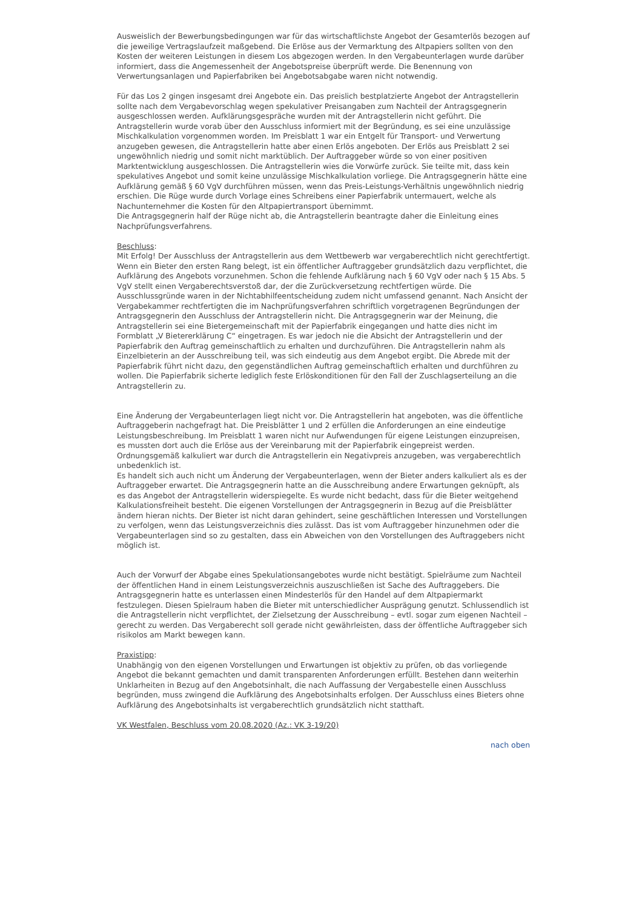Ausweislich der Bewerbungsbedingungen war für das wirtschaftlichste Angebot der Gesamterlös bezogen auf die jeweilige Vertragslaufzeit maßgebend. Die Erlöse aus der Vermarktung des Altpapiers sollten von den Kosten der weiteren Leistungen in diesem Los abgezogen werden. In den Vergabeunterlagen wurde darüber informiert, dass die Angemessenheit der Angebotspreise überprüft werde. Die Benennung von Verwertungsanlagen und Papierfabriken bei Angebotsabgabe waren nicht notwendig.
Für das Los 2 gingen insgesamt drei Angebote ein. Das preislich bestplatzierte Angebot der Antragstellerin sollte nach dem Vergabevorschlag wegen spekulativer Preisangaben zum Nachteil der Antragsgegnerin ausgeschlossen werden. Aufklärungsgespräche wurden mit der Antragstellerin nicht geführt. Die Antragstellerin wurde vorab über den Ausschluss informiert mit der Begründung, es sei eine unzulässige Mischkalkulation vorgenommen worden. Im Preisblatt 1 war ein Entgelt für Transport- und Verwertung anzugeben gewesen, die Antragstellerin hatte aber einen Erlös angeboten. Der Erlös aus Preisblatt 2 sei ungewöhnlich niedrig und somit nicht marktüblich. Der Auftraggeber würde so von einer positiven Marktentwicklung ausgeschlossen. Die Antragstellerin wies die Vorwürfe zurück. Sie teilte mit, dass kein spekulatives Angebot und somit keine unzulässige Mischkalkulation vorliege. Die Antragsgegnerin hätte eine Aufklärung gemäß § 60 VgV durchführen müssen, wenn das Preis-Leistungs-Verhältnis ungewöhnlich niedrig erschien. Die Rüge wurde durch Vorlage eines Schreibens einer Papierfabrik untermauert, welche als Nachunternehmer die Kosten für den Altpapiertransport übernimmt.
Die Antragsgegnerin half der Rüge nicht ab, die Antragstellerin beantragte daher die Einleitung eines Nachprüfungsverfahrens.
Beschluss:
Mit Erfolg! Der Ausschluss der Antragstellerin aus dem Wettbewerb war vergaberechtlich nicht gerechtfertigt.
Wenn ein Bieter den ersten Rang belegt, ist ein öffentlicher Auftraggeber grundsätzlich dazu verpflichtet, die Aufklärung des Angebots vorzunehmen. Schon die fehlende Aufklärung nach § 60 VgV oder nach § 15 Abs. 5 VgV stellt einen Vergaberechtsverstoß dar, der die Zurückversetzung rechtfertigen würde. Die Ausschlussgründe waren in der Nichtabhilfeentscheidung zudem nicht umfassend genannt. Nach Ansicht der Vergabekammer rechtfertigten die im Nachprüfungsverfahren schriftlich vorgetragenen Begründungen der Antragsgegnerin den Ausschluss der Antragstellerin nicht. Die Antragsgegnerin war der Meinung, die Antragstellerin sei eine Bietergemeinschaft mit der Papierfabrik eingegangen und hatte dies nicht im Formblatt „V Bietererklärung C“ eingetragen. Es war jedoch nie die Absicht der Antragstellerin und der Papierfabrik den Auftrag gemeinschaftlich zu erhalten und durchzuführen. Die Antragstellerin nahm als Einzelbieterin an der Ausschreibung teil, was sich eindeutig aus dem Angebot ergibt. Die Abrede mit der Papierfabrik führt nicht dazu, den gegenständlichen Auftrag gemeinschaftlich erhalten und durchführen zu wollen. Die Papierfabrik sicherte lediglich feste Erlöskonditionen für den Fall der Zuschlagserteilung an die Antragstellerin zu.
Eine Änderung der Vergabeunterlagen liegt nicht vor. Die Antragstellerin hat angeboten, was die öffentliche Auftraggeberin nachgefragt hat. Die Preisblätter 1 und 2 erfüllen die Anforderungen an eine eindeutige Leistungsbeschreibung. Im Preisblatt 1 waren nicht nur Aufwendungen für eigene Leistungen einzupreisen, es mussten dort auch die Erlöse aus der Vereinbarung mit der Papierfabrik eingepreist werden. Ordnungsgemäß kalkuliert war durch die Antragstellerin ein Negativpreis anzugeben, was vergaberechtlich unbedenklich ist.
Es handelt sich auch nicht um Änderung der Vergabeunterlagen, wenn der Bieter anders kalkuliert als es der Auftraggeber erwartet. Die Antragsgegnerin hatte an die Ausschreibung andere Erwartungen geknüpft, als es das Angebot der Antragstellerin widerspiegelte. Es wurde nicht bedacht, dass für die Bieter weitgehend Kalkulationsfreiheit besteht. Die eigenen Vorstellungen der Antragsgegnerin in Bezug auf die Preisblätter ändern hieran nichts. Der Bieter ist nicht daran gehindert, seine geschäftlichen Interessen und Vorstellungen zu verfolgen, wenn das Leistungsverzeichnis dies zulässt. Das ist vom Auftraggeber hinzunehmen oder die Vergabeunterlagen sind so zu gestalten, dass ein Abweichen von den Vorstellungen des Auftraggebers nicht möglich ist.
Auch der Vorwurf der Abgabe eines Spekulationsangebotes wurde nicht bestätigt. Spielräume zum Nachteil der öffentlichen Hand in einem Leistungsverzeichnis auszuschließen ist Sache des Auftraggebers. Die Antragsgegnerin hatte es unterlassen einen Mindesterlös für den Handel auf dem Altpapiermarkt festzulegen. Diesen Spielraum haben die Bieter mit unterschiedlicher Ausprägung genutzt. Schlussendlich ist die Antragstellerin nicht verpflichtet, der Zielsetzung der Ausschreibung – evtl. sogar zum eigenen Nachteil – gerecht zu werden. Das Vergaberecht soll gerade nicht gewährleisten, dass der öffentliche Auftraggeber sich risikolos am Markt bewegen kann.
Praxistipp:
Unabhängig von den eigenen Vorstellungen und Erwartungen ist objektiv zu prüfen, ob das vorliegende Angebot die bekannt gemachten und damit transparenten Anforderungen erfüllt. Bestehen dann weiterhin Unklarheiten in Bezug auf den Angebotsinhalt, die nach Auffassung der Vergabestelle einen Ausschluss begründen, muss zwingend die Aufklärung des Angebotsinhalts erfolgen. Der Ausschluss eines Bieters ohne Aufklärung des Angebotsinhalts ist vergaberechtlich grundsätzlich nicht statthaft.
VK Westfalen, Beschluss vom 20.08.2020 (Az.: VK 3-19/20)
nach oben